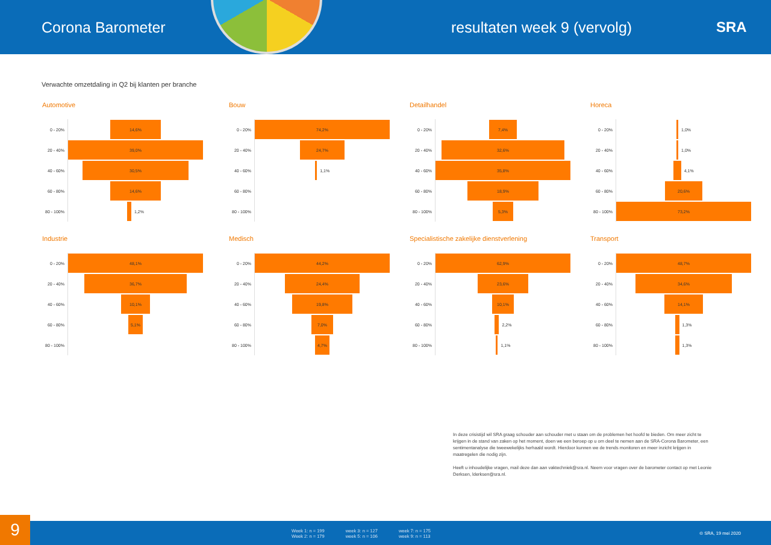Corona Barometer
resultaten week 9 (vervolg)
SRA
Verwachte omzetdaling in Q2 bij klanten per branche
Automotive
0 - 20%
14,6%
20 - 40%
39,0%
40 - 60%
30,5%
60 - 80%
14,6%
80 - 100%
1,2%
Bouw
0 - 20%
74,2%
20 - 40%
24,7%
40 - 60%
1,1%
60 - 80%
80 - 100%
Detailhandel
0 - 20%
7,4%
20 - 40%
32,6%
40 - 60%
35,8%
60 - 80%
18,9%
80 - 100%
5,3%
Horeca
0 - 20%
1,0%
20 - 40%
1,0%
40 - 60%
4,1%
60 - 80%
20,6%
80 - 100%
73,2%
Industrie
0 - 20%
48,1%
20 - 40%
36,7%
40 - 60%
10,1%
60 - 80%
5,1%
80 - 100%
Medisch
0 - 20%
44,2%
20 - 40%
24,4%
40 - 60%
19,8%
60 - 80%
7,0%
80 - 100%
4,7%
Specialistische zakelijke dienstverlening
0 - 20%
62,9%
20 - 40%
23,6%
40 - 60%
10,1%
60 - 80%
2,2%
80 - 100%
1,1%
Transport
0 - 20%
48,7%
20 - 40%
34,6%
40 - 60%
14,1%
60 - 80%
1,3%
80 - 100%
1,3%
In deze crisistijd wil SRA graag schouder aan schouder met u staan om de problemen het hoofd te bieden. Om meer zicht te krijgen in de stand van zaken op het moment, doen we een beroep op u om deel te nemen aan de SRA-Corona Barometer, een sentimentanalyse die tweewekelijks herhaald wordt. Hierdoor kunnen we de trends monitoren en meer inzicht krijgen in maatregelen die nodig zijn.
Heeft u inhoudelijke vragen, mail deze dan aan vaktechniek@sra.nl. Neem voor vragen over de barometer contact op met Leonie Derksen, lderksen@sra.nl.
Week 1: n = 199
Week 2: n = 179
week 3: n = 127
week 5: n = 106
week 7: n = 175
week 9: n = 113
© SRA, 19 mei 2020
9